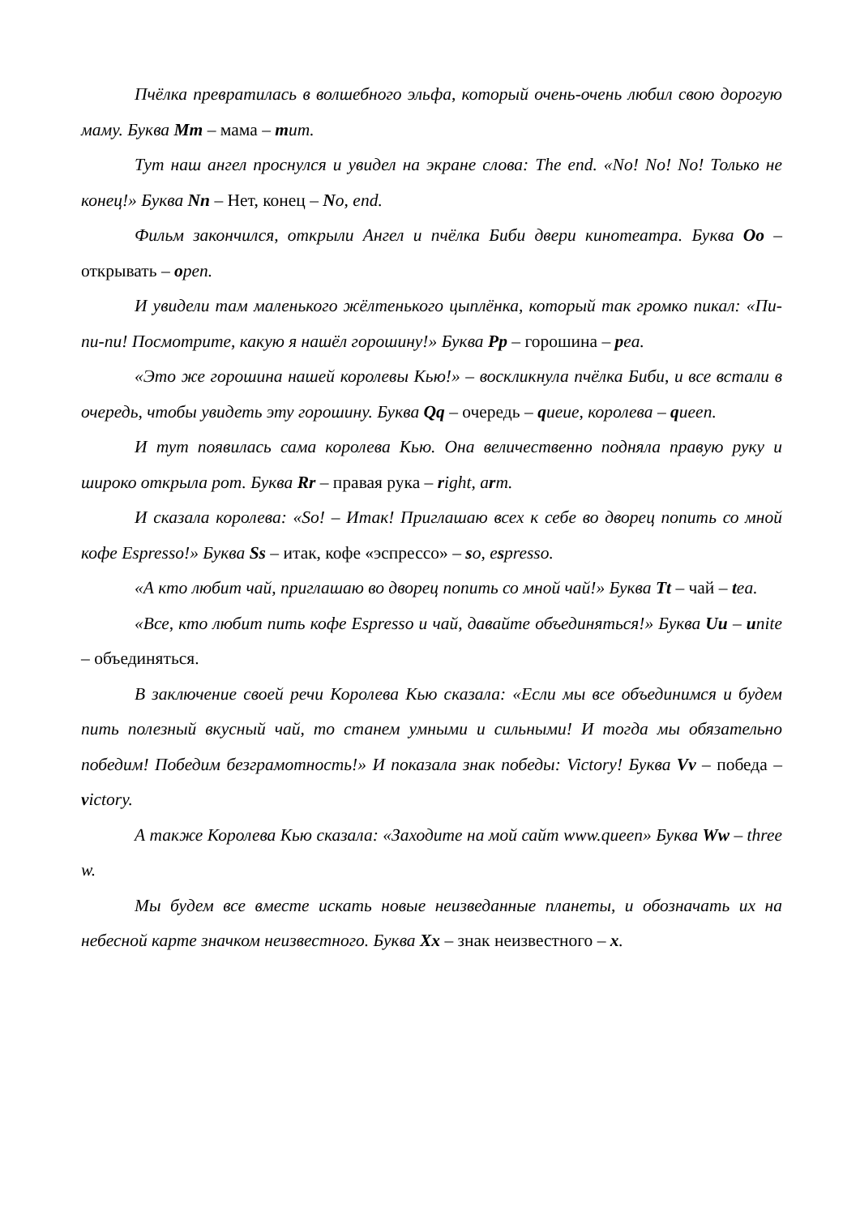Пчёлка превратилась в волшебного эльфа, который очень-очень любил свою дорогую маму. Буква Mm – мама – mum.
Тут наш ангел проснулся и увидел на экране слова: The end. «No! No! No! Только не конец!» Буква Nn – Нет, конец – No, end.
Фильм закончился, открыли Ангел и пчёлка Биби двери кинотеатра. Буква Oo – открывать – open.
И увидели там маленького жёлтенького цыплёнка, который так громко пикал: «Пи-пи-пи! Посмотрите, какую я нашёл горошину!» Буква Pp – горошина – pea.
«Это же горошина нашей королевы Кью!» – воскликнула пчёлка Биби, и все встали в очередь, чтобы увидеть эту горошину. Буква Qq – очередь – queue, королева – queen.
И тут появилась сама королева Кью. Она величественно подняла правую руку и широко открыла рот. Буква Rr – правая рука – right, arm.
И сказала королева: «So! – Итак! Приглашаю всех к себе во дворец попить со мной кофе Espresso!» Буква Ss – итак, кофе «эспрессо» – so, espresso.
«А кто любит чай, приглашаю во дворец попить со мной чай!» Буква Tt – чай – tea.
«Все, кто любит пить кофе Espresso и чай, давайте объединяться!» Буква Uu – unite – объединяться.
В заключение своей речи Королева Кью сказала: «Если мы все объединимся и будем пить полезный вкусный чай, то станем умными и сильными! И тогда мы обязательно победим! Победим безграмотность!» И показала знак победы: Victory! Буква Vv – победа – victory.
А также Королева Кью сказала: «Заходите на мой сайт www.queen» Буква Ww – three w.
Мы будем все вместе искать новые неизведанные планеты, и обозначать их на небесной карте значком неизвестного. Буква Xx – знак неизвестного – x.